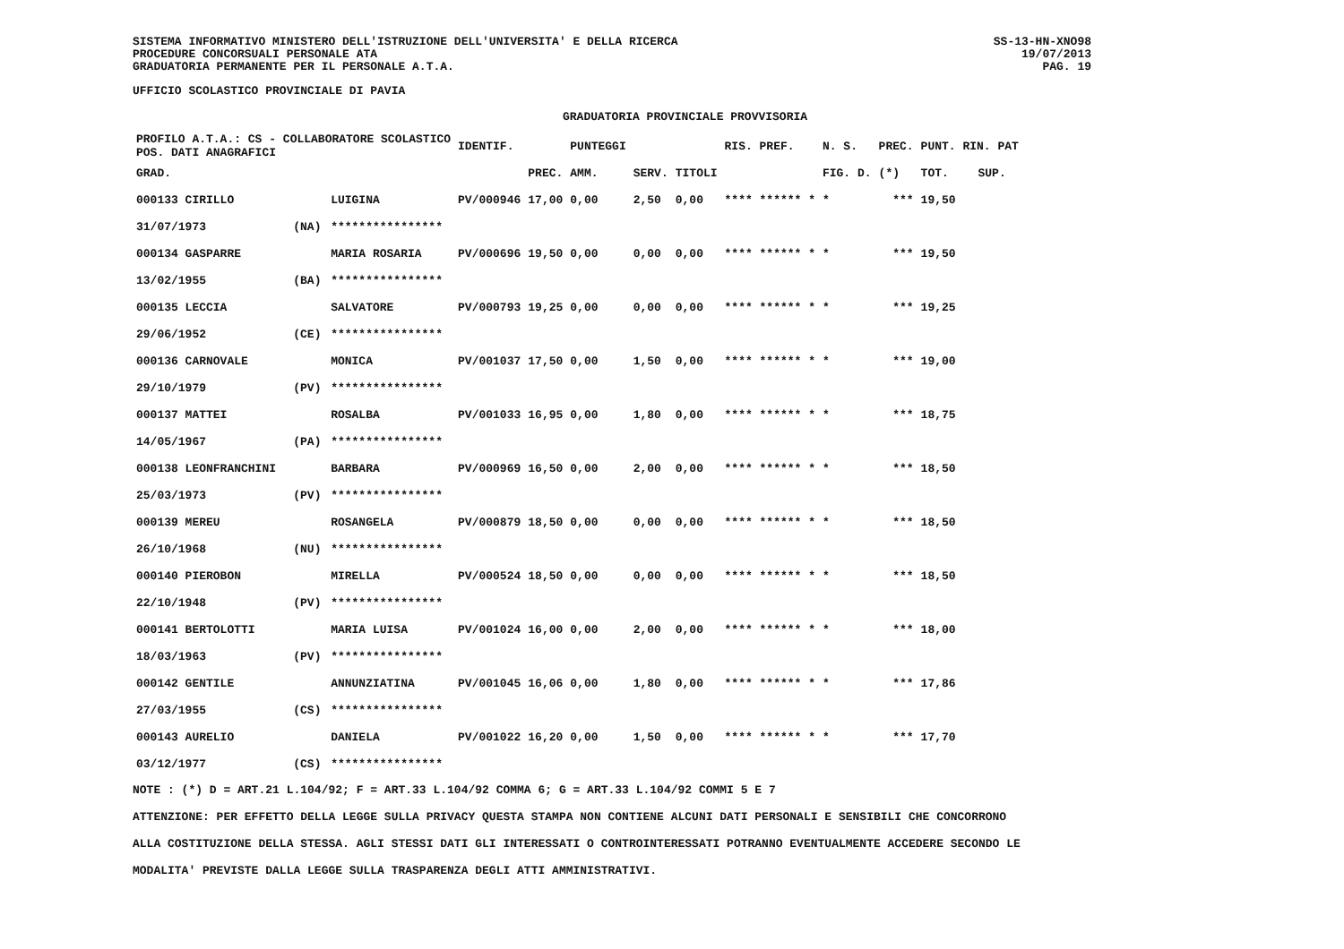SISTEMA INFORMATIVO MINISTERO DELL'ISTRUZIONE DELL'UNIVERSITA' E DELLA RICERCA
PROCEDURE CONCORSUALI PERSONALE ATA
GRADUATORIA PERMANENTE PER IL PERSONALE A.T.A.
SS-13-HN-XNO98
19/07/2013
PAG. 19
UFFICIO SCOLASTICO PROVINCIALE DI PAVIA
GRADUATORIA PROVINCIALE PROVVISORIA
| PROFILO A.T.A.: CS - COLLABORATORE SCOLASTICO POS. DATI ANAGRAFICI | | | IDENTIF. | | PUNTEGGI | | | RIS. PREF. | N. S. | PREC. | PUNT. RIN. PAT | |
| --- | --- | --- | --- | --- | --- | --- | --- | --- | --- | --- | --- | --- |
| GRAD. | | | | PREC. | AMM. | SERV. | TITOLI | | FIG. D. | (*) | TOT. | SUP. |
| 000133 CIRILLO | | LUIGINA | PV/000946 | 17,00 | 0,00 | 2,50 | 0,00 | **** ****** * | * | *** | 19,50 | |
| 31/07/1973 | (NA) | **************** | | | | | | | | | | |
| 000134 GASPARRE | | MARIA ROSARIA | PV/000696 | 19,50 | 0,00 | 0,00 | 0,00 | **** ****** * | * | *** | 19,50 | |
| 13/02/1955 | (BA) | **************** | | | | | | | | | | |
| 000135 LECCIA | | SALVATORE | PV/000793 | 19,25 | 0,00 | 0,00 | 0,00 | **** ****** * | * | *** | 19,25 | |
| 29/06/1952 | (CE) | **************** | | | | | | | | | | |
| 000136 CARNOVALE | | MONICA | PV/001037 | 17,50 | 0,00 | 1,50 | 0,00 | **** ****** * | * | *** | 19,00 | |
| 29/10/1979 | (PV) | **************** | | | | | | | | | | |
| 000137 MATTEI | | ROSALBA | PV/001033 | 16,95 | 0,00 | 1,80 | 0,00 | **** ****** * | * | *** | 18,75 | |
| 14/05/1967 | (PA) | **************** | | | | | | | | | | |
| 000138 LEONFRANCHINI | | BARBARA | PV/000969 | 16,50 | 0,00 | 2,00 | 0,00 | **** ****** * | * | *** | 18,50 | |
| 25/03/1973 | (PV) | **************** | | | | | | | | | | |
| 000139 MEREU | | ROSANGELA | PV/000879 | 18,50 | 0,00 | 0,00 | 0,00 | **** ****** * | * | *** | 18,50 | |
| 26/10/1968 | (NU) | **************** | | | | | | | | | | |
| 000140 PIEROBON | | MIRELLA | PV/000524 | 18,50 | 0,00 | 0,00 | 0,00 | **** ****** * | * | *** | 18,50 | |
| 22/10/1948 | (PV) | **************** | | | | | | | | | | |
| 000141 BERTOLOTTI | | MARIA LUISA | PV/001024 | 16,00 | 0,00 | 2,00 | 0,00 | **** ****** * | * | *** | 18,00 | |
| 18/03/1963 | (PV) | **************** | | | | | | | | | | |
| 000142 GENTILE | | ANNUNZIATINA | PV/001045 | 16,06 | 0,00 | 1,80 | 0,00 | **** ****** * | * | *** | 17,86 | |
| 27/03/1955 | (CS) | **************** | | | | | | | | | | |
| 000143 AURELIO | | DANIELA | PV/001022 | 16,20 | 0,00 | 1,50 | 0,00 | **** ****** * | * | *** | 17,70 | |
| 03/12/1977 | (CS) | **************** | | | | | | | | | | |
NOTE : (*) D = ART.21 L.104/92; F = ART.33 L.104/92 COMMA 6; G = ART.33 L.104/92 COMMI 5 E 7
ATTENZIONE: PER EFFETTO DELLA LEGGE SULLA PRIVACY QUESTA STAMPA NON CONTIENE ALCUNI DATI PERSONALI E SENSIBILI CHE CONCORRONO
ALLA COSTITUZIONE DELLA STESSA. AGLI STESSI DATI GLI INTERESSATI O CONTROINTERESSATI POTRANNO EVENTUALMENTE ACCEDERE SECONDO LE
MODALITA' PREVISTE DALLA LEGGE SULLA TRASPARENZA DEGLI ATTI AMMINISTRATIVI.